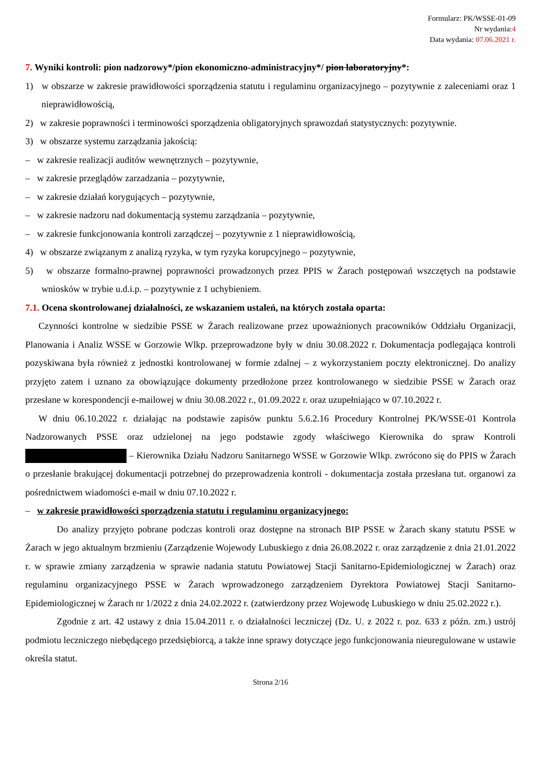Formularz: PK/WSSE-01-09
Nr wydania:4
Data wydania: 07.06.2021 r.
7. Wyniki kontroli: pion nadzorowy*/pion ekonomiczno-administracyjny*/ pion laboratoryjny*:
1) w obszarze w zakresie prawidłowości sporządzenia statutu i regulaminu organizacyjnego – pozytywnie z zaleceniami oraz 1 nieprawidłowością,
2) w zakresie poprawności i terminowości sporządzenia obligatoryjnych sprawozdań statystycznych: pozytywnie.
3) w obszarze systemu zarządzania jakością:
– w zakresie realizacji auditów wewnętrznych – pozytywnie,
– w zakresie przeglądów zarzadzania – pozytywnie,
– w zakresie działań korygujących – pozytywnie,
– w zakresie nadzoru nad dokumentacją systemu zarządzania – pozytywnie,
– w zakresie funkcjonowania kontroli zarządczej – pozytywnie z 1 nieprawidłowością,
4) w obszarze związanym z analizą ryzyka, w tym ryzyka korupcyjnego – pozytywnie,
5) w obszarze formalno-prawnej poprawności prowadzonych przez PPIS w Żarach postępowań wszczętych na podstawie wniosków w trybie u.d.i.p. – pozytywnie z 1 uchybieniem.
7.1. Ocena skontrolowanej działalności, ze wskazaniem ustaleń, na których została oparta:
Czynności kontrolne w siedzibie PSSE w Żarach realizowane przez upoważnionych pracowników Oddziału Organizacji, Planowania i Analiz WSSE w Gorzowie Wlkp. przeprowadzone były w dniu 30.08.2022 r. Dokumentacja podlegająca kontroli pozyskiwana była również z jednostki kontrolowanej w formie zdalnej – z wykorzystaniem poczty elektronicznej. Do analizy przyjęto zatem i uznano za obowiązujące dokumenty przedłożone przez kontrolowanego w siedzibie PSSE w Żarach oraz przesłane w korespondencji e-mailowej w dniu 30.08.2022 r., 01.09.2022 r. oraz uzupełniająco w 07.10.2022 r.
W dniu 06.10.2022 r. działając na podstawie zapisów punktu 5.6.2.16 Procedury Kontrolnej PK/WSSE-01 Kontrola Nadzorowanych PSSE oraz udzielonej na jego podstawie zgody właściwego Kierownika do spraw Kontroli – Kierownika Działu Nadzoru Sanitarnego WSSE w Gorzowie Wlkp. zwrócono się do PPIS w Żarach o przesłanie brakującej dokumentacji potrzebnej do przeprowadzenia kontroli - dokumentacja została przesłana tut. organowi za pośrednictwem wiadomości e-mail w dniu 07.10.2022 r.
– w zakresie prawidłowości sporządzenia statutu i regulaminu organizacyjnego:
Do analizy przyjęto pobrane podczas kontroli oraz dostępne na stronach BIP PSSE w Żarach skany statutu PSSE w Żarach w jego aktualnym brzmieniu (Zarządzenie Wojewody Lubuskiego z dnia 26.08.2022 r. oraz zarządzenie z dnia 21.01.2022 r. w sprawie zmiany zarządzenia w sprawie nadania statutu Powiatowej Stacji Sanitarno-Epidemiologicznej w Żarach) oraz regulaminu organizacyjnego PSSE w Żarach wprowadzonego zarządzeniem Dyrektora Powiatowej Stacji Sanitarno-Epidemiologicznej w Żarach nr 1/2022 z dnia 24.02.2022 r. (zatwierdzony przez Wojewodę Lubuskiego w dniu 25.02.2022 r.).
Zgodnie z art. 42 ustawy z dnia 15.04.2011 r. o działalności leczniczej (Dz. U. z 2022 r. poz. 633 z późn. zm.) ustrój podmiotu leczniczego niebędącego przedsiębiorcą, a także inne sprawy dotyczące jego funkcjonowania nieuregulowane w ustawie określa statut.
Strona 2/16